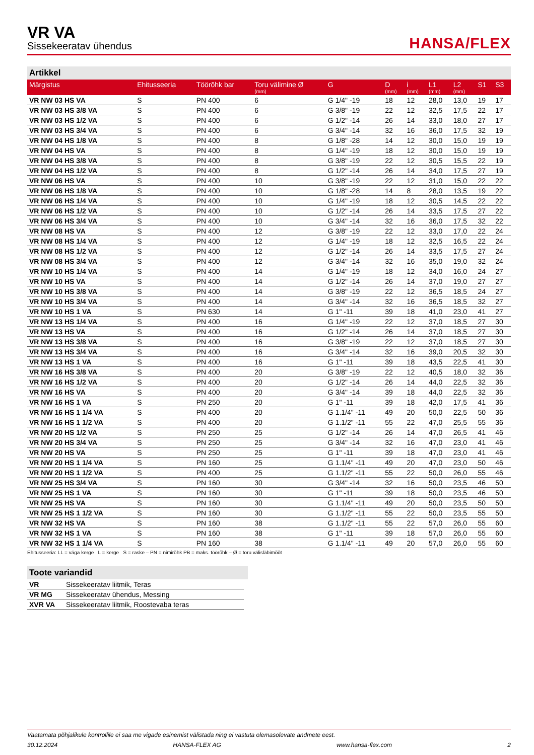VR VA
Sissekeeratav ühendus
HANSA/FLEX
Artikkel
| Märgistus | Ehitusseeria | Töörõhk bar | Toru välimine Ø (mm) | G | D (mm) | i (mm) | L1 (mm) | L2 (mm) | S1 | S3 |
| --- | --- | --- | --- | --- | --- | --- | --- | --- | --- | --- |
| VR NW 03 HS VA | S | PN 400 | 6 | G 1/4" -19 | 18 | 12 | 28,0 | 13,0 | 19 | 17 |
| VR NW 03 HS 3/8 VA | S | PN 400 | 6 | G 3/8" -19 | 22 | 12 | 32,5 | 17,5 | 22 | 17 |
| VR NW 03 HS 1/2 VA | S | PN 400 | 6 | G 1/2" -14 | 26 | 14 | 33,0 | 18,0 | 27 | 17 |
| VR NW 03 HS 3/4 VA | S | PN 400 | 6 | G 3/4" -14 | 32 | 16 | 36,0 | 17,5 | 32 | 19 |
| VR NW 04 HS 1/8 VA | S | PN 400 | 8 | G 1/8" -28 | 14 | 12 | 30,0 | 15,0 | 19 | 19 |
| VR NW 04 HS VA | S | PN 400 | 8 | G 1/4" -19 | 18 | 12 | 30,0 | 15,0 | 19 | 19 |
| VR NW 04 HS 3/8 VA | S | PN 400 | 8 | G 3/8" -19 | 22 | 12 | 30,5 | 15,5 | 22 | 19 |
| VR NW 04 HS 1/2 VA | S | PN 400 | 8 | G 1/2" -14 | 26 | 14 | 34,0 | 17,5 | 27 | 19 |
| VR NW 06 HS VA | S | PN 400 | 10 | G 3/8" -19 | 22 | 12 | 31,0 | 15,0 | 22 | 22 |
| VR NW 06 HS 1/8 VA | S | PN 400 | 10 | G 1/8" -28 | 14 | 8 | 28,0 | 13,5 | 19 | 22 |
| VR NW 06 HS 1/4 VA | S | PN 400 | 10 | G 1/4" -19 | 18 | 12 | 30,5 | 14,5 | 22 | 22 |
| VR NW 06 HS 1/2 VA | S | PN 400 | 10 | G 1/2" -14 | 26 | 14 | 33,5 | 17,5 | 27 | 22 |
| VR NW 06 HS 3/4 VA | S | PN 400 | 10 | G 3/4" -14 | 32 | 16 | 36,0 | 17,5 | 32 | 22 |
| VR NW 08 HS VA | S | PN 400 | 12 | G 3/8" -19 | 22 | 12 | 33,0 | 17,0 | 22 | 24 |
| VR NW 08 HS 1/4 VA | S | PN 400 | 12 | G 1/4" -19 | 18 | 12 | 32,5 | 16,5 | 22 | 24 |
| VR NW 08 HS 1/2 VA | S | PN 400 | 12 | G 1/2" -14 | 26 | 14 | 33,5 | 17,5 | 27 | 24 |
| VR NW 08 HS 3/4 VA | S | PN 400 | 12 | G 3/4" -14 | 32 | 16 | 35,0 | 19,0 | 32 | 24 |
| VR NW 10 HS 1/4 VA | S | PN 400 | 14 | G 1/4" -19 | 18 | 12 | 34,0 | 16,0 | 24 | 27 |
| VR NW 10 HS VA | S | PN 400 | 14 | G 1/2" -14 | 26 | 14 | 37,0 | 19,0 | 27 | 27 |
| VR NW 10 HS 3/8 VA | S | PN 400 | 14 | G 3/8" -19 | 22 | 12 | 36,5 | 18,5 | 24 | 27 |
| VR NW 10 HS 3/4 VA | S | PN 400 | 14 | G 3/4" -14 | 32 | 16 | 36,5 | 18,5 | 32 | 27 |
| VR NW 10 HS 1 VA | S | PN 630 | 14 | G 1" -11 | 39 | 18 | 41,0 | 23,0 | 41 | 27 |
| VR NW 13 HS 1/4 VA | S | PN 400 | 16 | G 1/4" -19 | 22 | 12 | 37,0 | 18,5 | 27 | 30 |
| VR NW 13 HS VA | S | PN 400 | 16 | G 1/2" -14 | 26 | 14 | 37,0 | 18,5 | 27 | 30 |
| VR NW 13 HS 3/8 VA | S | PN 400 | 16 | G 3/8" -19 | 22 | 12 | 37,0 | 18,5 | 27 | 30 |
| VR NW 13 HS 3/4 VA | S | PN 400 | 16 | G 3/4" -14 | 32 | 16 | 39,0 | 20,5 | 32 | 30 |
| VR NW 13 HS 1 VA | S | PN 400 | 16 | G 1" -11 | 39 | 18 | 43,5 | 22,5 | 41 | 30 |
| VR NW 16 HS 3/8 VA | S | PN 400 | 20 | G 3/8" -19 | 22 | 12 | 40,5 | 18,0 | 32 | 36 |
| VR NW 16 HS 1/2 VA | S | PN 400 | 20 | G 1/2" -14 | 26 | 14 | 44,0 | 22,5 | 32 | 36 |
| VR NW 16 HS VA | S | PN 400 | 20 | G 3/4" -14 | 39 | 18 | 44,0 | 22,5 | 32 | 36 |
| VR NW 16 HS 1 VA | S | PN 250 | 20 | G 1" -11 | 39 | 18 | 42,0 | 17,5 | 41 | 36 |
| VR NW 16 HS 1 1/4 VA | S | PN 400 | 20 | G 1.1/4" -11 | 49 | 20 | 50,0 | 22,5 | 50 | 36 |
| VR NW 16 HS 1 1/2 VA | S | PN 400 | 20 | G 1.1/2" -11 | 55 | 22 | 47,0 | 25,5 | 55 | 36 |
| VR NW 20 HS 1/2 VA | S | PN 250 | 25 | G 1/2" -14 | 26 | 14 | 47,0 | 26,5 | 41 | 46 |
| VR NW 20 HS 3/4 VA | S | PN 250 | 25 | G 3/4" -14 | 32 | 16 | 47,0 | 23,0 | 41 | 46 |
| VR NW 20 HS VA | S | PN 250 | 25 | G 1" -11 | 39 | 18 | 47,0 | 23,0 | 41 | 46 |
| VR NW 20 HS 1 1/4 VA | S | PN 160 | 25 | G 1.1/4" -11 | 49 | 20 | 47,0 | 23,0 | 50 | 46 |
| VR NW 20 HS 1 1/2 VA | S | PN 400 | 25 | G 1.1/2" -11 | 55 | 22 | 50,0 | 26,0 | 55 | 46 |
| VR NW 25 HS 3/4 VA | S | PN 160 | 30 | G 3/4" -14 | 32 | 16 | 50,0 | 23,5 | 46 | 50 |
| VR NW 25 HS 1 VA | S | PN 160 | 30 | G 1" -11 | 39 | 18 | 50,0 | 23,5 | 46 | 50 |
| VR NW 25 HS VA | S | PN 160 | 30 | G 1.1/4" -11 | 49 | 20 | 50,0 | 23,5 | 50 | 50 |
| VR NW 25 HS 1 1/2 VA | S | PN 160 | 30 | G 1.1/2" -11 | 55 | 22 | 50,0 | 23,5 | 55 | 50 |
| VR NW 32 HS VA | S | PN 160 | 38 | G 1.1/2" -11 | 55 | 22 | 57,0 | 26,0 | 55 | 60 |
| VR NW 32 HS 1 VA | S | PN 160 | 38 | G 1" -11 | 39 | 18 | 57,0 | 26,0 | 55 | 60 |
| VR NW 32 HS 1 1/4 VA | S | PN 160 | 38 | G 1.1/4" -11 | 49 | 20 | 57,0 | 26,0 | 55 | 60 |
Ehitusseeria: LL = väga kerge L = kerge S = raske – PN = nimirõhk PB = maks. töörõhk – Ø = toru välisläbimõõt
Toote variandid
| VR | Sissekeeratav liitmik, Teras |
| VR MG | Sissekeeratav ühendus, Messing |
| XVR VA | Sissekeeratav liitmik, Roostevaba teras |
Vaatamata põhjalikule kontrollile ei saa me vigade esinemist välistada ning ei vastuta olemasolevate andmete eest.
30.12.2024 HANSA-FLEX AG www.hansa-flex.com 2